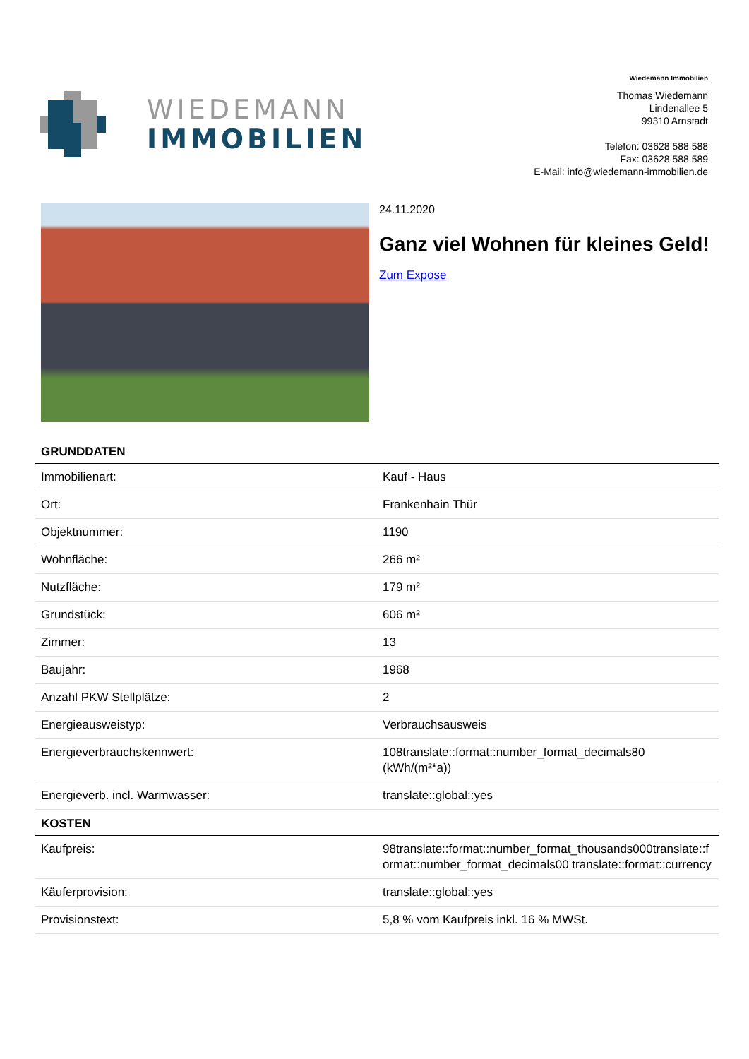WIEDEMANN
IMMOBILIEN
Wiedemann Immobilien
Thomas Wiedemann
Lindenallee 5
99310 Arnstadt
Telefon: 03628 588 588
Fax: 03628 588 589
E-Mail: info@wiedemann-immobilien.de
24.11.2020
Ganz viel Wohnen für kleines Geld!
Zum Expose
| GRUNDDATEN | |
| --- | --- |
| Immobilienart: | Kauf - Haus |
| Ort: | Frankenhain Thür |
| Objektnummer: | 1190 |
| Wohnfläche: | 266 m² |
| Nutzfläche: | 179 m² |
| Grundstück: | 606 m² |
| Zimmer: | 13 |
| Baujahr: | 1968 |
| Anzahl PKW Stellplätze: | 2 |
| Energieausweistyp: | Verbrauchsausweis |
| Energieverbrauchskennwert: | 108translate::format::number_format_decimals80 (kWh/(m²*a)) |
| Energieverb. incl. Warmwasser: | translate::global::yes |
| KOSTEN | |
| Kaufpreis: | 98translate::format::number_format_thousands000translate::format::number_format_decimals00 translate::format::currency |
| Käuferprovision: | translate::global::yes |
| Provisionstext: | 5,8 % vom Kaufpreis inkl. 16 % MWSt. |